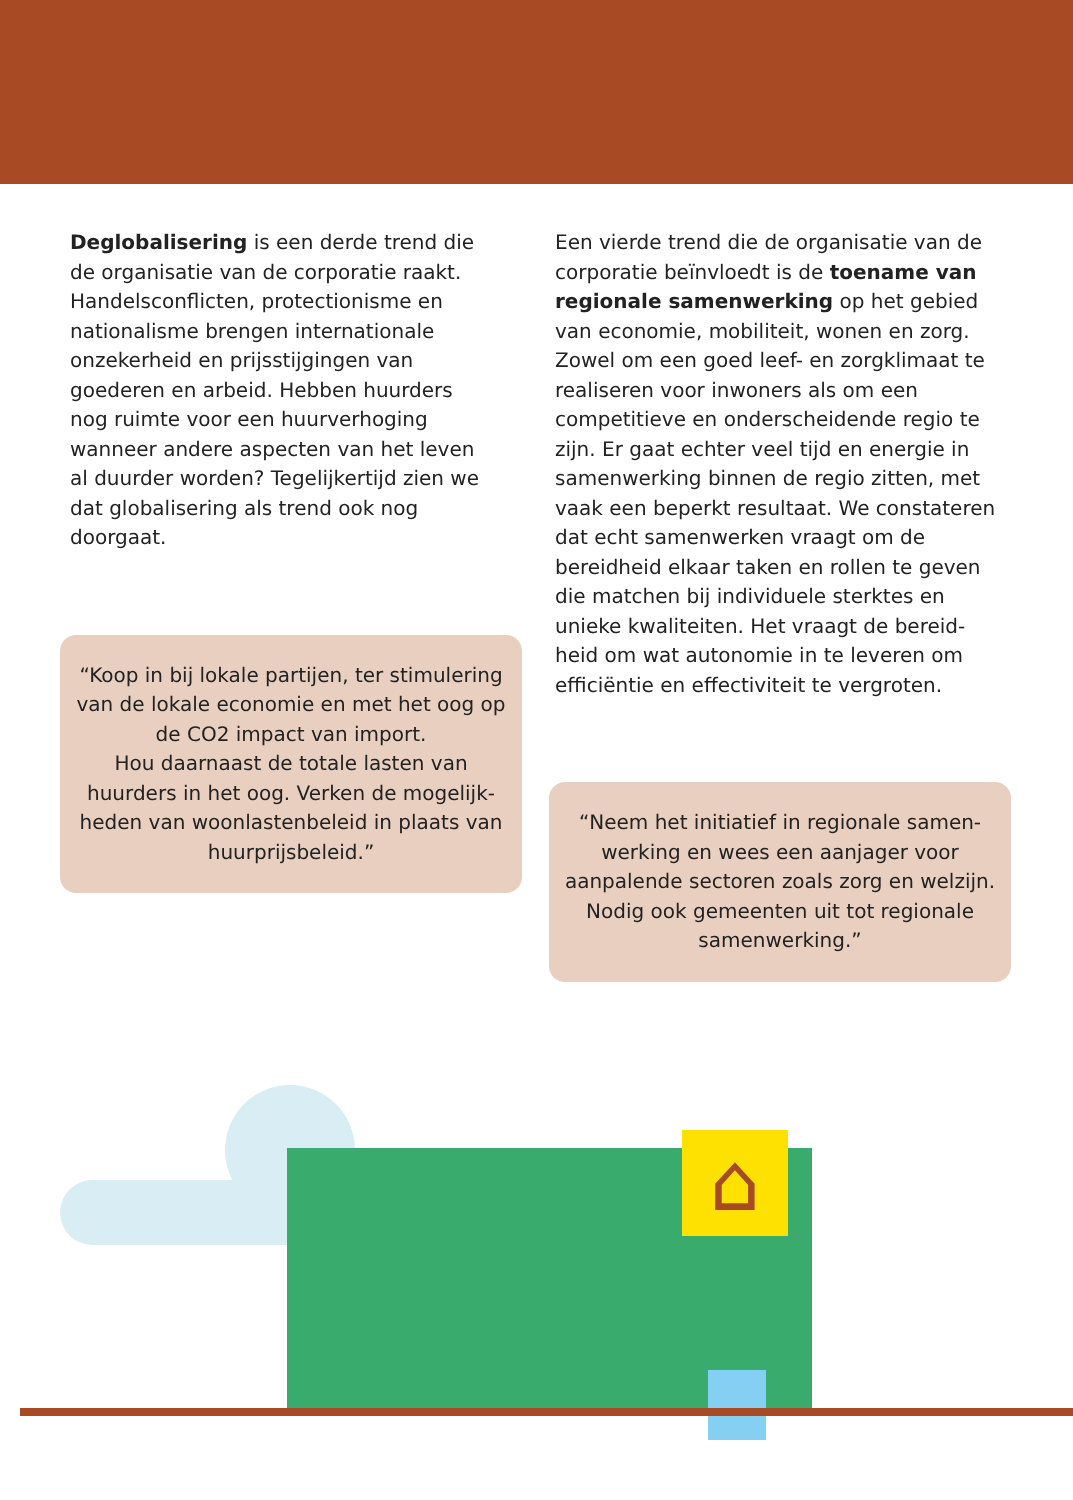Deglobalisering is een derde trend die de organisatie van de corporatie raakt. Handelsconflicten, protectionisme en nationalisme brengen internationale onzekerheid en prijsstijgingen van goederen en arbeid. Hebben huurders nog ruimte voor een huurverhoging wanneer andere aspecten van het leven al duurder worden? Tegelijkertijd zien we dat globalisering als trend ook nog doorgaat.
“Koop in bij lokale partijen, ter stimulering van de lokale economie en met het oog op de CO2 impact van import.
Hou daarnaast de totale lasten van huurders in het oog. Verken de mogelijk-heden van woonlastenbeleid in plaats van huurprijsbeleid.”
Een vierde trend die de organisatie van de corporatie beïnvloedt is de toename van regionale samenwerking op het gebied van economie, mobiliteit, wonen en zorg. Zowel om een goed leef- en zorgklimaat te realiseren voor inwoners als om een competitieve en onderscheidende regio te zijn. Er gaat echter veel tijd en energie in samenwerking binnen de regio zitten, met vaak een beperkt resultaat. We constateren dat echt samenwerken vraagt om de bereidheid elkaar taken en rollen te geven die matchen bij individuele sterktes en unieke kwaliteiten. Het vraagt de bereid-heid om wat autonomie in te leveren om efficiëntie en effectiviteit te vergroten.
“Neem het initiatief in regionale samen-werking en wees een aanjager voor aanpalende sectoren zoals zorg en welzijn. Nodig ook gemeenten uit tot regionale samenwerking.”
⌂